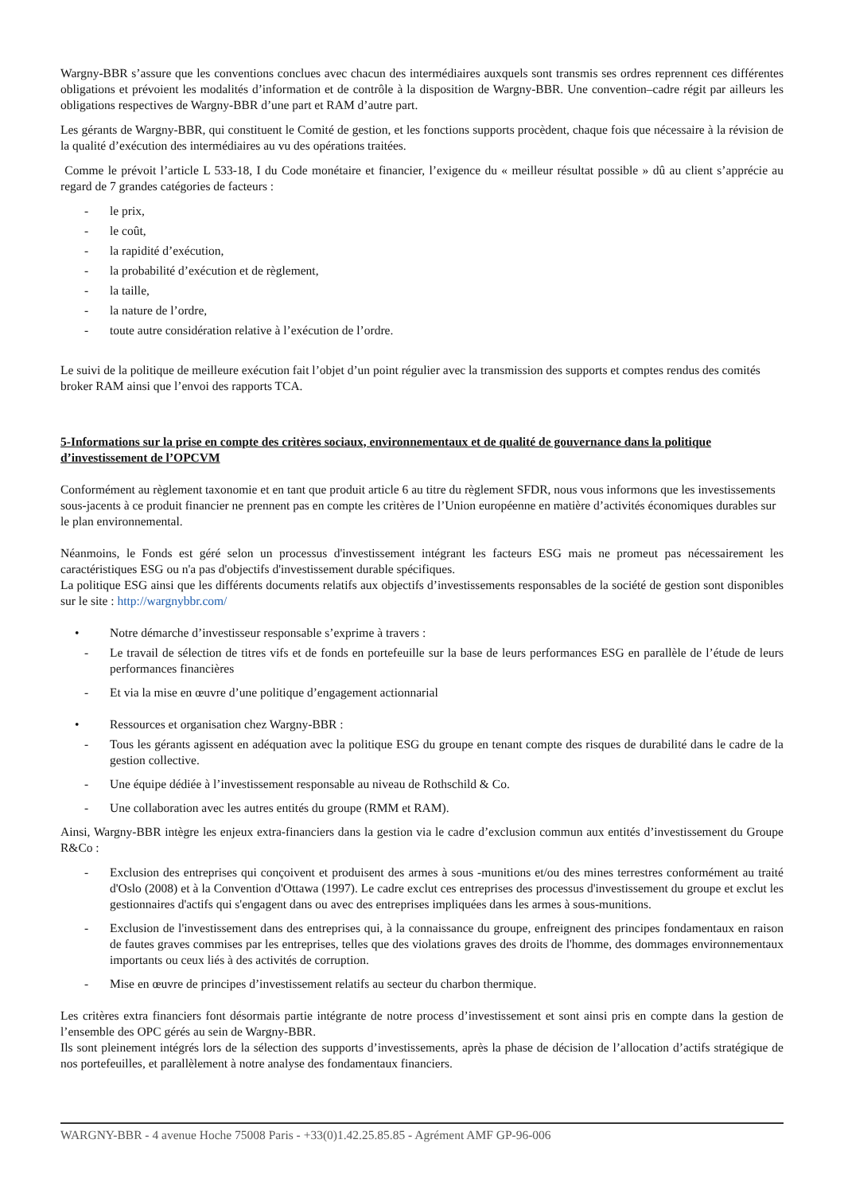Wargny-BBR s’assure que les conventions conclues avec chacun des intermédiaires auxquels sont transmis ses ordres reprennent ces différentes obligations et prévoient les modalités d’information et de contrôle à la disposition de Wargny-BBR. Une convention–cadre régit par ailleurs les obligations respectives de Wargny-BBR d’une part et RAM d’autre part.
Les gérants de Wargny-BBR, qui constituent le Comité de gestion, et les fonctions supports procèdent, chaque fois que nécessaire à la révision de la qualité d’exécution des intermédiaires au vu des opérations traitées.
Comme le prévoit l’article L 533-18, I du Code monétaire et financier, l’exigence du « meilleur résultat possible » dû au client s’apprécie au regard de 7 grandes catégories de facteurs :
- le prix,
- le coût,
- la rapidité d’exécution,
- la probabilité d’exécution et de règlement,
- la taille,
- la nature de l’ordre,
- toute autre considération relative à l’exécution de l’ordre.
Le suivi de la politique de meilleure exécution fait l’objet d’un point régulier avec la transmission des supports et comptes rendus des comités broker RAM ainsi que l’envoi des rapports TCA.
5-Informations sur la prise en compte des critères sociaux, environnementaux et de qualité de gouvernance dans la politique d’investissement de l’OPCVM
Conformément au règlement taxonomie et en tant que produit article 6 au titre du règlement SFDR, nous vous informons que les investissements sous-jacents à ce produit financier ne prennent pas en compte les critères de l’Union européenne en matière d’activités économiques durables sur le plan environnemental.
Néanmoins, le Fonds est géré selon un processus d'investissement intégrant les facteurs ESG mais ne promeut pas nécessairement les caractéristiques ESG ou n'a pas d'objectifs d'investissement durable spécifiques.
La politique ESG ainsi que les différents documents relatifs aux objectifs d’investissements responsables de la société de gestion sont disponibles sur le site : http://wargnybbr.com/
• Notre démarche d’investisseur responsable s’exprime à travers :
- Le travail de sélection de titres vifs et de fonds en portefeuille sur la base de leurs performances ESG en parallèle de l’étude de leurs performances financières
- Et via la mise en œuvre d’une politique d’engagement actionnarial
• Ressources et organisation chez Wargny-BBR :
- Tous les gérants agissent en adéquation avec la politique ESG du groupe en tenant compte des risques de durabilité dans le cadre de la gestion collective.
- Une équipe dédiée à l’investissement responsable au niveau de Rothschild & Co.
- Une collaboration avec les autres entités du groupe (RMM et RAM).
Ainsi, Wargny-BBR intègre les enjeux extra-financiers dans la gestion via le cadre d’exclusion commun aux entités d’investissement du Groupe R&Co :
- Exclusion des entreprises qui conçoivent et produisent des armes à sous -munitions et/ou des mines terrestres conformément au traité d'Oslo (2008) et à la Convention d'Ottawa (1997). Le cadre exclut ces entreprises des processus d'investissement du groupe et exclut les gestionnaires d'actifs qui s'engagent dans ou avec des entreprises impliquées dans les armes à sous-munitions.
- Exclusion de l'investissement dans des entreprises qui, à la connaissance du groupe, enfreignent des principes fondamentaux en raison de fautes graves commises par les entreprises, telles que des violations graves des droits de l'homme, des dommages environnementaux importants ou ceux liés à des activités de corruption.
- Mise en œuvre de principes d’investissement relatifs au secteur du charbon thermique.
Les critères extra financiers font désormais partie intégrante de notre process d’investissement et sont ainsi pris en compte dans la gestion de l’ensemble des OPC gérés au sein de Wargny-BBR.
Ils sont pleinement intégrés lors de la sélection des supports d’investissements, après la phase de décision de l’allocation d’actifs stratégique de nos portefeuilles, et parallèlement à notre analyse des fondamentaux financiers.
WARGNY-BBR - 4 avenue Hoche 75008 Paris - +33(0)1.42.25.85.85 - Agrément AMF GP-96-006